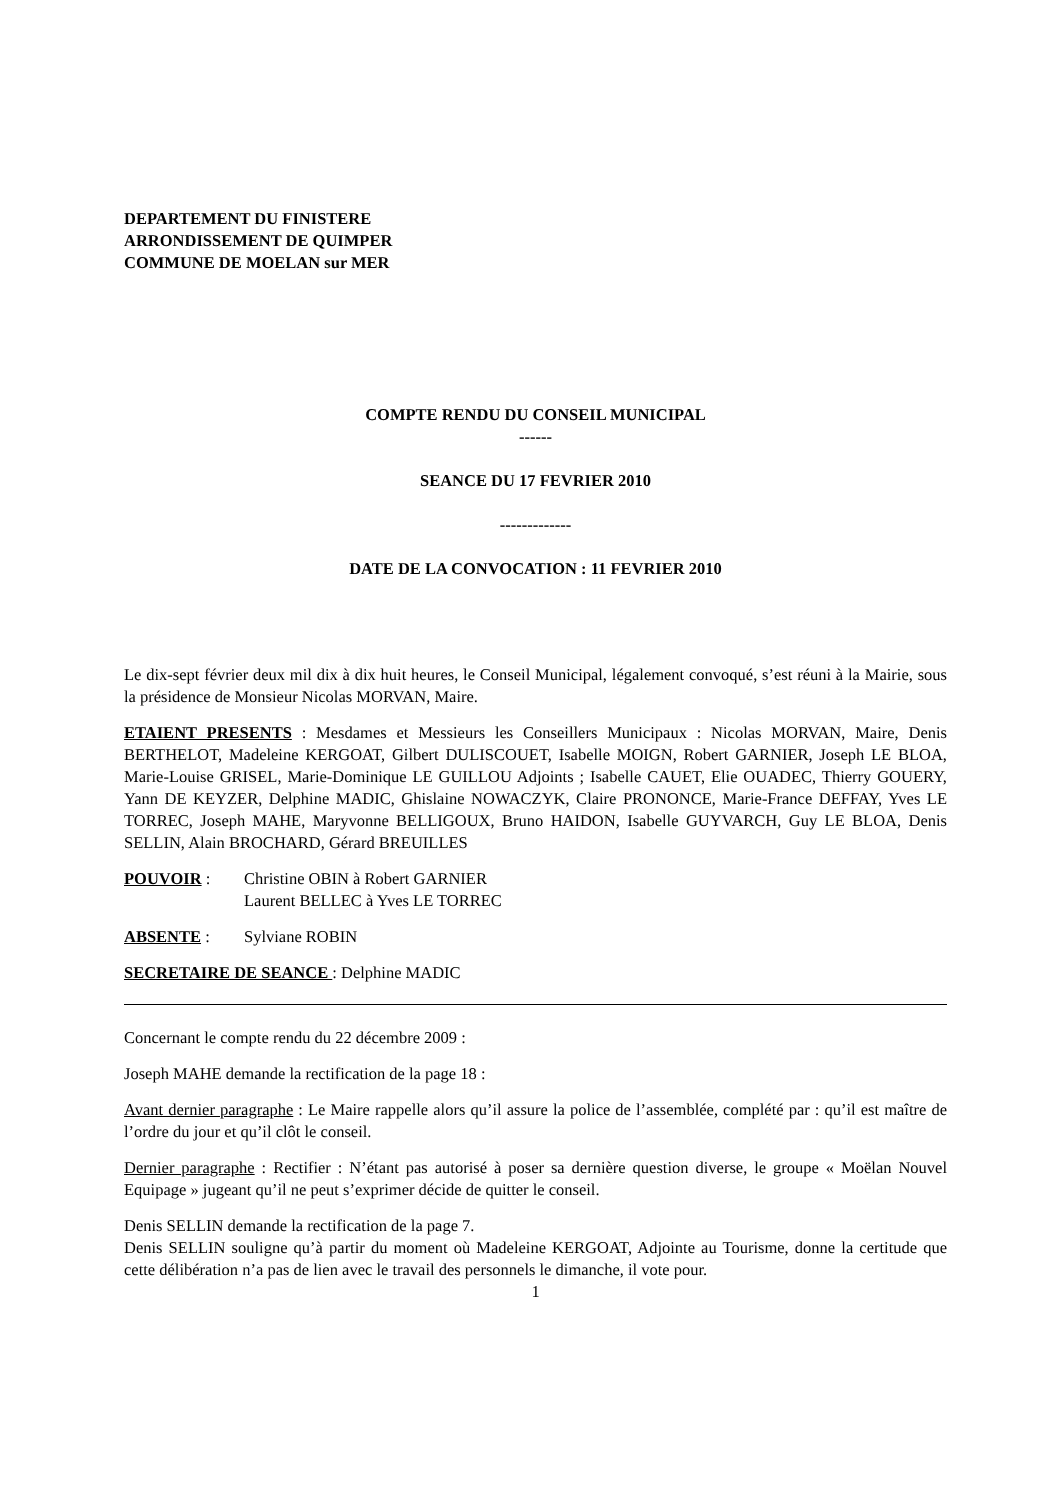DEPARTEMENT DU FINISTERE
ARRONDISSEMENT DE QUIMPER
COMMUNE DE MOELAN sur MER
COMPTE RENDU DU CONSEIL MUNICIPAL
------
SEANCE DU 17 FEVRIER 2010
-------------
DATE DE LA CONVOCATION : 11 FEVRIER 2010
Le dix-sept février deux mil dix à dix huit heures, le Conseil Municipal, légalement convoqué, s’est réuni à la Mairie, sous la présidence de Monsieur Nicolas MORVAN, Maire.
ETAIENT PRESENTS : Mesdames et Messieurs les Conseillers Municipaux : Nicolas MORVAN, Maire, Denis BERTHELOT, Madeleine KERGOAT, Gilbert DULISCOUET, Isabelle MOIGN, Robert GARNIER, Joseph LE BLOA, Marie-Louise GRISEL, Marie-Dominique LE GUILLOU Adjoints ; Isabelle CAUET, Elie OUADEC, Thierry GOUERY, Yann DE KEYZER, Delphine MADIC, Ghislaine NOWACZYK, Claire PRONONCE, Marie-France DEFFAY, Yves LE TORREC, Joseph MAHE, Maryvonne BELLIGOUX, Bruno HAIDON, Isabelle GUYVARCH, Guy LE BLOA, Denis SELLIN, Alain BROCHARD, Gérard BREUILLES
POUVOIR : Christine OBIN à Robert GARNIER
Laurent BELLEC à Yves LE TORREC
ABSENTE : Sylviane ROBIN
SECRETAIRE DE SEANCE : Delphine MADIC
Concernant le compte rendu du 22 décembre 2009 :
Joseph MAHE demande la rectification de la page 18 :
Avant dernier paragraphe : Le Maire rappelle alors qu’il assure la police de l’assemblée, complété par : qu’il est maître de l’ordre du jour et qu’il clôt le conseil.
Dernier paragraphe : Rectifier : N’étant pas autorisé à poser sa dernière question diverse, le groupe « Moëlan Nouvel Equipage » jugeant qu’il ne peut s’exprimer décide de quitter le conseil.
Denis SELLIN demande la rectification de la page 7.
Denis SELLIN souligne qu’à partir du moment où Madeleine KERGOAT, Adjointe au Tourisme, donne la certitude que cette délibération n’a pas de lien avec le travail des personnels le dimanche, il vote pour.
1